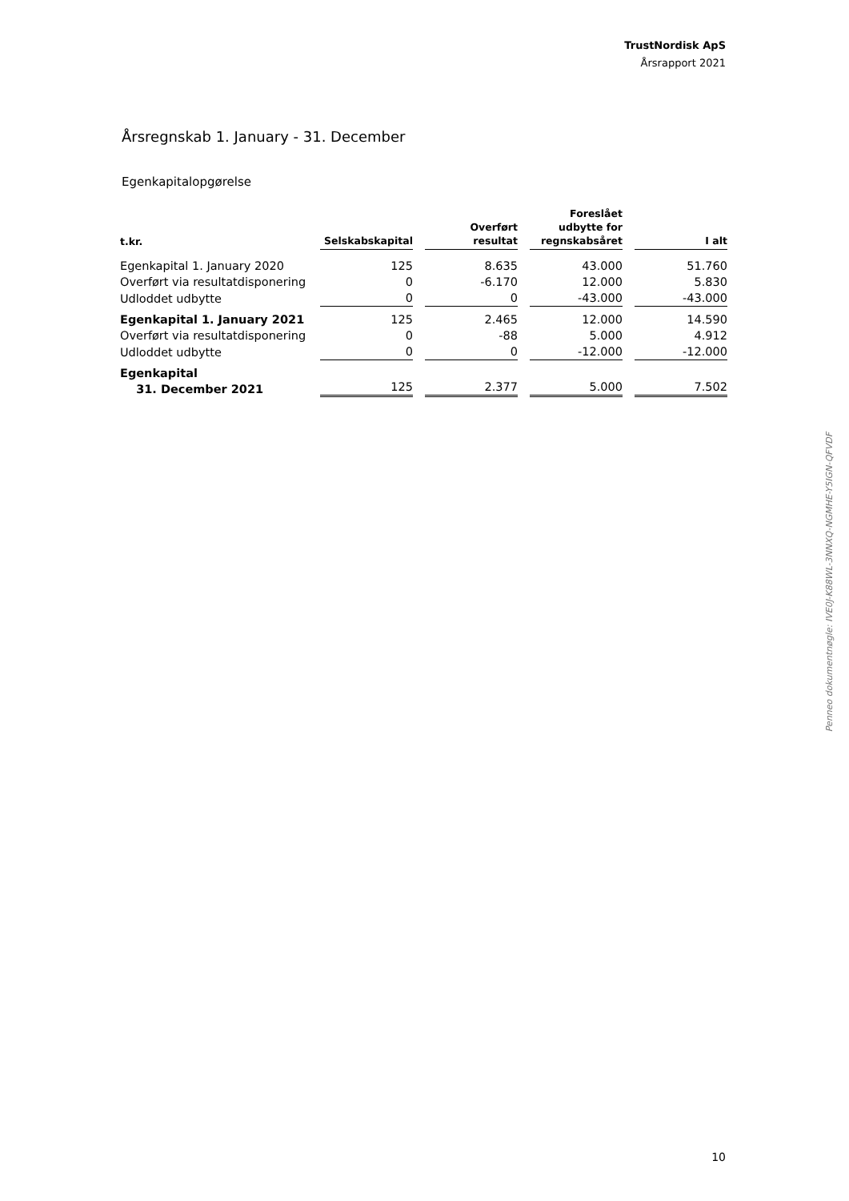TrustNordisk ApS
Årsrapport 2021
Årsregnskab 1. January - 31. December
Egenkapitalopgørelse
| t.kr. | Selskabskapital | Overført resultat | Foreslået udbytte for regnskabsåret | I alt |
| --- | --- | --- | --- | --- |
| Egenkapital 1. January 2020 | 125 | 8.635 | 43.000 | 51.760 |
| Overført via resultatdisponering | 0 | -6.170 | 12.000 | 5.830 |
| Udloddet udbytte | 0 | 0 | -43.000 | -43.000 |
| Egenkapital 1. January 2021 | 125 | 2.465 | 12.000 | 14.590 |
| Overført via resultatdisponering | 0 | -88 | 5.000 | 4.912 |
| Udloddet udbytte | 0 | 0 | -12.000 | -12.000 |
| Egenkapital 31. December 2021 | 125 | 2.377 | 5.000 | 7.502 |
Penneo dokumentnøgle: IVE0J-K88WL-3NNXQ-NGMHE-Y5IGN-QFVDF
10